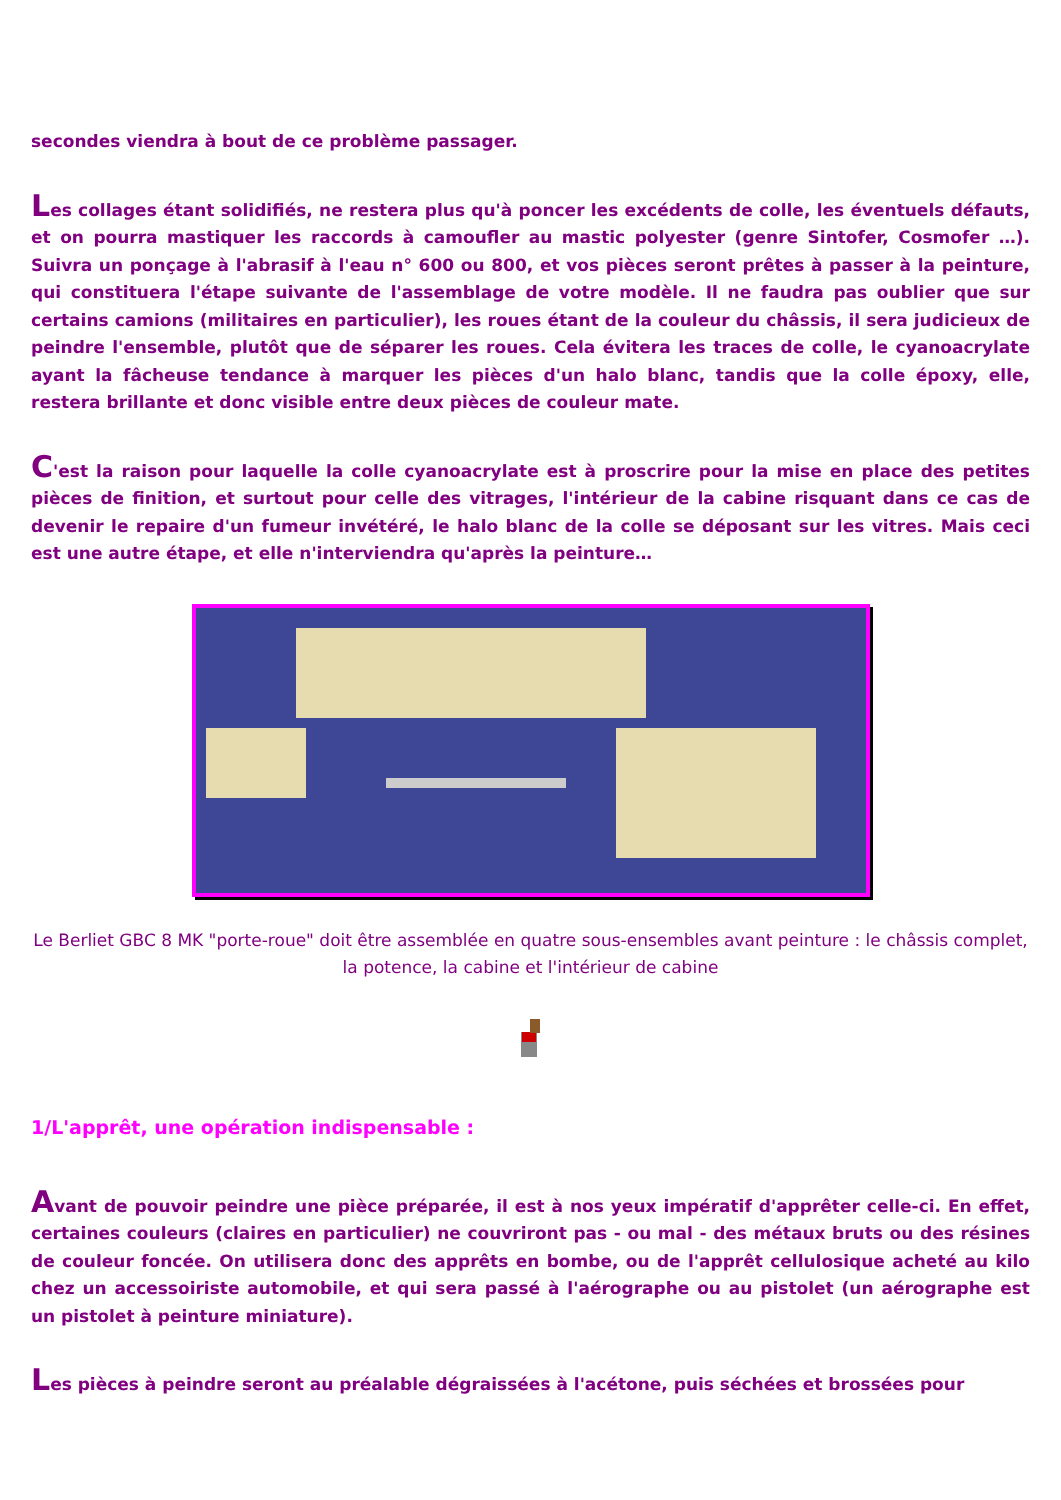secondes viendra à bout de ce problème passager.
Les collages étant solidifiés, ne restera plus qu'à poncer les excédents de colle, les éventuels défauts, et on pourra mastiquer les raccords à camoufler au mastic polyester (genre Sintofer, Cosmofer …). Suivra un ponçage à l'abrasif à l'eau n° 600 ou 800, et vos pièces seront prêtes à passer à la peinture, qui constituera l'étape suivante de l'assemblage de votre modèle. Il ne faudra pas oublier que sur certains camions (militaires en particulier), les roues étant de la couleur du châssis, il sera judicieux de peindre l'ensemble, plutôt que de séparer les roues. Cela évitera les traces de colle, le cyanoacrylate ayant la fâcheuse tendance à marquer les pièces d'un halo blanc, tandis que la colle époxy, elle, restera brillante et donc visible entre deux pièces de couleur mate.
C'est la raison pour laquelle la colle cyanoacrylate est à proscrire pour la mise en place des petites pièces de finition, et surtout pour celle des vitrages, l'intérieur de la cabine risquant dans ce cas de devenir le repaire d'un fumeur invétéré, le halo blanc de la colle se déposant sur les vitres. Mais ceci est une autre étape, et elle n'interviendra qu'après la peinture…
Le Berliet GBC 8 MK "porte-roue" doit être assemblée en quatre sous-ensembles avant peinture : le châssis complet, la potence, la cabine et l'intérieur de cabine
1/L'apprêt, une opération indispensable :
Avant de pouvoir peindre une pièce préparée, il est à nos yeux impératif d'apprêter celle-ci. En effet, certaines couleurs (claires en particulier) ne couvriront pas - ou mal - des métaux bruts ou des résines de couleur foncée. On utilisera donc des apprêts en bombe, ou de l'apprêt cellulosique acheté au kilo chez un accessoiriste automobile, et qui sera passé à l'aérographe ou au pistolet (un aérographe est un pistolet à peinture miniature).
Les pièces à peindre seront au préalable dégraissées à l'acétone, puis séchées et brossées pour